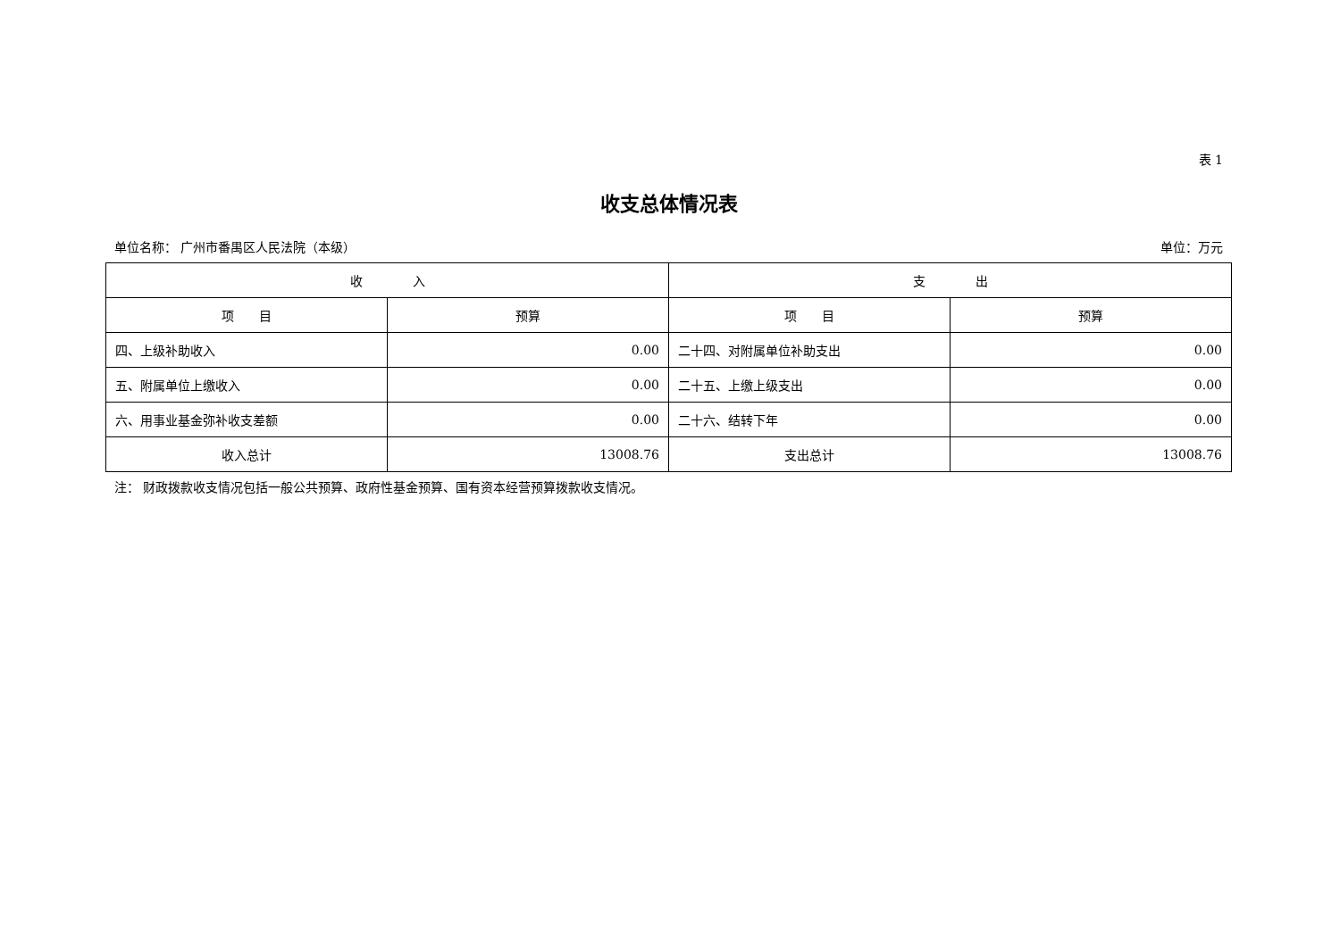表 1
收支总体情况表
单位名称： 广州市番禺区人民法院（本级） 单位：万元
| 收 入 | | 支 出 | |
| --- | --- | --- | --- |
| 项 目 | 预算 | 项 目 | 预算 |
| 四、上级补助收入 | 0.00 | 二十四、对附属单位补助支出 | 0.00 |
| 五、附属单位上缴收入 | 0.00 | 二十五、上缴上级支出 | 0.00 |
| 六、用事业基金弥补收支差额 | 0.00 | 二十六、结转下年 | 0.00 |
| 收入总计 | 13008.76 | 支出总计 | 13008.76 |
注： 财政拨款收支情况包括一般公共预算、政府性基金预算、国有资本经营预算拨款收支情况。